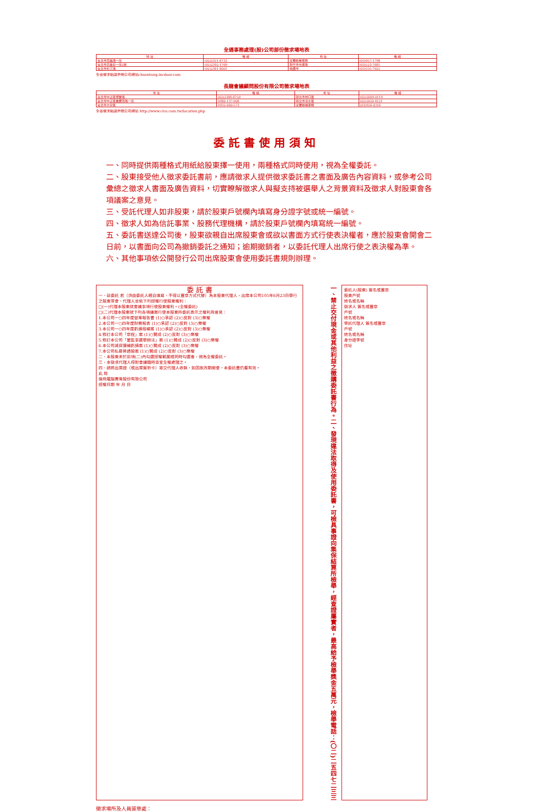全通事務處理(股)公司部份徵求場地表
| 地 址 | 電 話 | 地 址 | 電 話 |
| --- | --- | --- | --- |
| 台北市南昌路一段 | (02)2351-6733 | 宜蘭縣羅東鎮 | (03)957-1798 |
| 台北市武昌街一段2號 | (02)2392-1769 | 新竹市光復路 | (03)523-7681 |
| 台北市松江路 | (02)2381-8001 | 桃園市 | (03)335-7025 |
全省徵求點請參閱公司網站chuentung.incdoor.com
長龍會議顧問股份有限公司徵求場地表
| 地 址 | 電 話 | 地 址 | 電 話 |
| --- | --- | --- | --- |
| 台北市中正區博愛路 | (02)2388-8750 | 新北市林口區 | (02)2609-0119 |
| 台北市中正區重慶南路一段 | 0980-137-008 | 新北市淡水區 | (02)2620-4121 |
| 台北市大安區 | 0932-000-573 | 宜蘭縣羅東鎮 | (03)956-0316 |
全省徵求點請參閱公司網站 http://www.clco.com.tw/location.php
委託書使用須知
一、同時提供兩種格式用紙給股東擇一使用，兩種格式同時使用，視為全權委託。
二、股東接受他人徵求委託書前，應請徵求人提供徵求委託書之書面及廣告內容資料，或參考公司彙總之徵求人書面及廣告資料，切實瞭解徵求人與擬支持被選舉人之背景資料及徵求人對股東會各項議案之意見。
三、受託代理人如非股東，請於股東戶號欄內填寫身分證字號或統一編號。
四、徵求人如為信託事業、股務代理機構，請於股東戶號欄內填寫統一編號。
五、委託書送達公司後，股東欲親自出席股東會或欲以書面方式行使表決權者，應於股東會開會二日前，以書面向公司為撤銷委託之通知；逾期撤銷者，以委託代理人出席行使之表決權為準。
六、其他事項依公開發行公司出席股東會使用委託書規則辦理。
委 託 書
一、茲委託 君（須由委託人親自填寫，不得以蓋章方式代替）為本股東代理人，出席本公司105年6月23日舉行之股東常會，代理人並依下列授權行使股東權利：
□(一)代理本股東就會議事項行使股東權利。(全權委託)
□(二)代理本股東就下列各項議案行使本股東所委託表示之權利與意見：
1.本公司一○四年度營業報告書 (1)○承認 (2)○反對 (3)○棄權
2.本公司一○四年度財務報表 (1)○承認 (2)○反對 (3)○棄權
3.本公司一○四年度虧損撥補案 (1)○承認 (2)○反對 (3)○棄權
4.修訂本公司「章程」案 (1)○贊成 (2)○反對 (3)○棄權
5.修訂本公司「董監事選舉辦法」案 (1)○贊成 (2)○反對 (3)○棄權
6.本公司減資彌補虧損案 (1)○贊成 (2)○反對 (3)○棄權
7.本公司私募普通股案 (1)○贊成 (2)○反對 (3)○棄權
二、本股東未於前項(二)內勾選授權範圍或同時勾選者，視為全權委託。
三、本徵求代理人得對會議臨時事宜全權處理之。
四、請將出席證（或出席簽到卡）寄交代理人收執，如因故改期開會，本委託書仍屬有效。
此 致
倫飛電腦實業股份有限公司
授權日期 年 月 日
一、禁止交付現金或其他利益之徵購委託書行為。二、發現違法取得及使用委託書，可檢具事證向集保結算所檢舉，經查證屬實者，最高給予檢舉獎金五萬元，檢舉電話：(〇二)二五四七二三三
委託人(股東) 簽名或蓋章
股東戶號
姓名或名稱
徵求人 簽名或蓋章
戶號
姓名或名稱
受託代理人 簽名或蓋章
戶號
姓名或名稱
身分證字號
住址
徵求場所及人員簽章處：